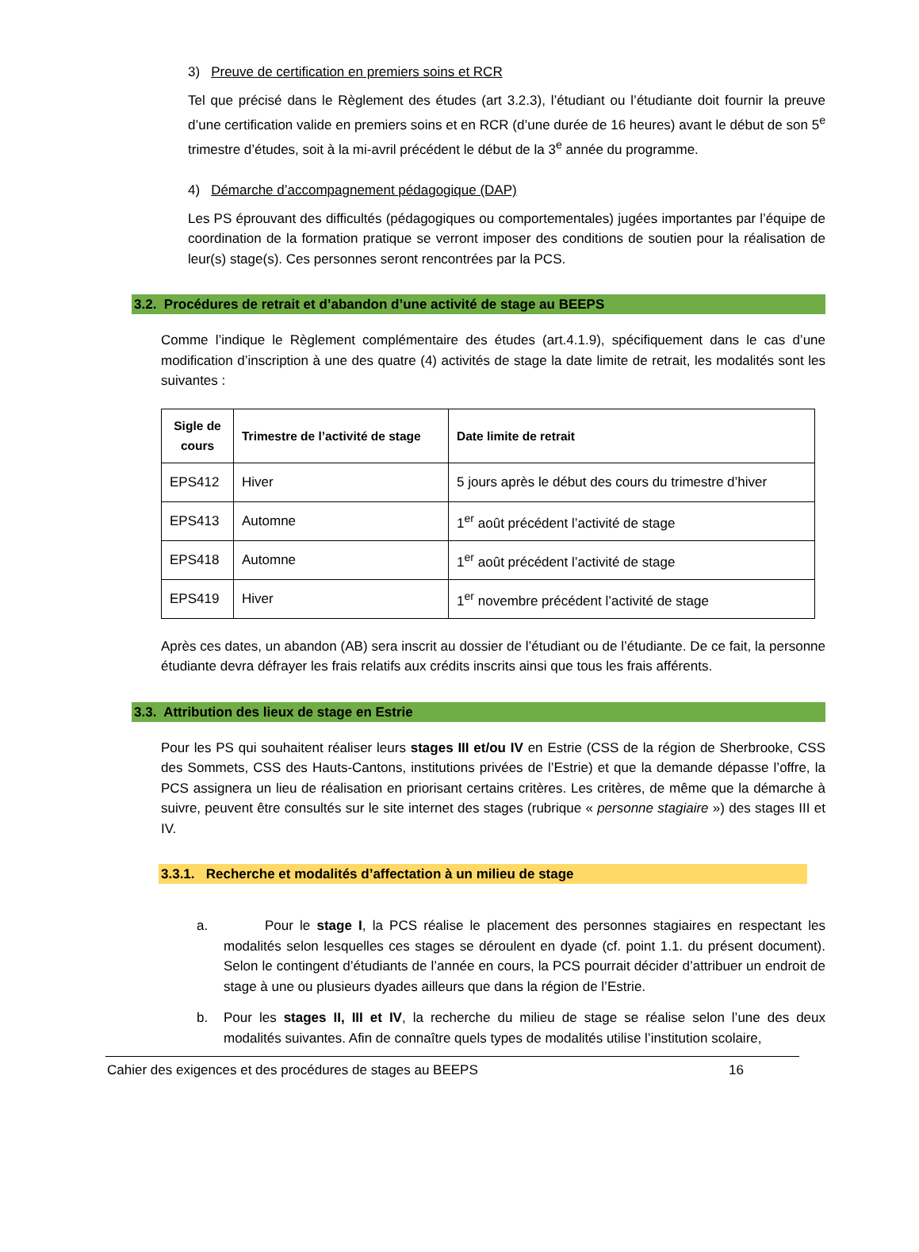3) Preuve de certification en premiers soins et RCR
Tel que précisé dans le Règlement des études (art 3.2.3), l’étudiant ou l’étudiante doit fournir la preuve d’une certification valide en premiers soins et en RCR (d’une durée de 16 heures) avant le début de son 5<sup>e</sup> trimestre d’études, soit à la mi-avril précédent le début de la 3<sup>e</sup> année du programme.
4) Démarche d’accompagnement pédagogique (DAP)
Les PS éprouvant des difficultés (pédagogiques ou comportementales) jugées importantes par l’équipe de coordination de la formation pratique se verront imposer des conditions de soutien pour la réalisation de leur(s) stage(s). Ces personnes seront rencontrées par la PCS.
3.2. Procédures de retrait et d’abandon d’une activité de stage au BEEPS
Comme l’indique le Règlement complémentaire des études (art.4.1.9), spécifiquement dans le cas d’une modification d’inscription à une des quatre (4) activités de stage la date limite de retrait, les modalités sont les suivantes :
| Sigle de cours | Trimestre de l’activité de stage | Date limite de retrait |
| --- | --- | --- |
| EPS412 | Hiver | 5 jours après le début des cours du trimestre d’hiver |
| EPS413 | Automne | 1<sup>er</sup> août précédent l’activité de stage |
| EPS418 | Automne | 1<sup>er</sup> août précédent l’activité de stage |
| EPS419 | Hiver | 1<sup>er</sup> novembre précédent l’activité de stage |
Après ces dates, un abandon (AB) sera inscrit au dossier de l’étudiant ou de l’étudiante. De ce fait, la personne étudiante devra défrayer les frais relatifs aux crédits inscrits ainsi que tous les frais afférents.
3.3. Attribution des lieux de stage en Estrie
Pour les PS qui souhaitent réaliser leurs stages III et/ou IV en Estrie (CSS de la région de Sherbrooke, CSS des Sommets, CSS des Hauts-Cantons, institutions privées de l’Estrie) et que la demande dépasse l’offre, la PCS assignera un lieu de réalisation en priorisant certains critères. Les critères, de même que la démarche à suivre, peuvent être consultés sur le site internet des stages (rubrique « personne stagiaire ») des stages III et IV.
3.3.1. Recherche et modalités d’affectation à un milieu de stage
a. Pour le stage I, la PCS réalise le placement des personnes stagiaires en respectant les modalités selon lesquelles ces stages se déroulent en dyade (cf. point 1.1. du présent document). Selon le contingent d’étudiants de l’année en cours, la PCS pourrait décider d’attribuer un endroit de stage à une ou plusieurs dyades ailleurs que dans la région de l’Estrie.
b. Pour les stages II, III et IV, la recherche du milieu de stage se réalise selon l’une des deux modalités suivantes. Afin de connaître quels types de modalités utilise l’institution scolaire,
Cahier des exigences et des procédures de stages au BEEPS 16